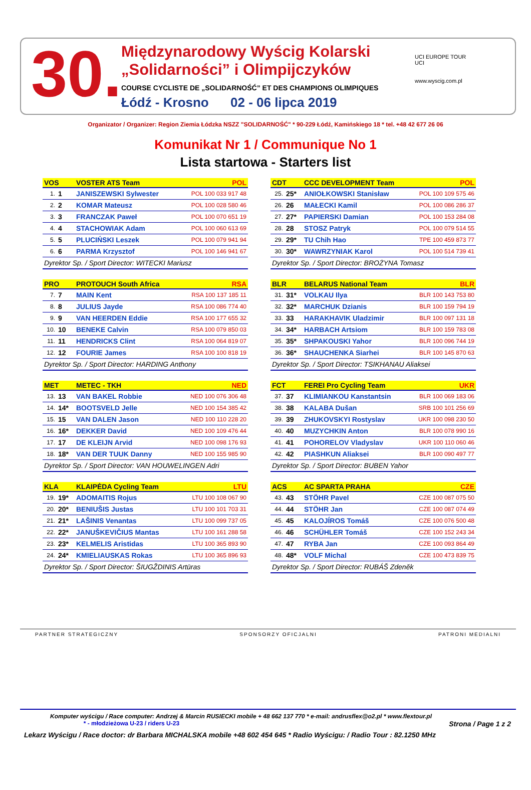30.
Międzynarodowy Wyścig Kolarski
„Solidarności” i Olimpijczyków
COURSE CYCLISTE DE „SOLIDARNOŚĆ” ET DES CHAMPIONS OLIMPIQUES
Łódź - Krosno 02 - 06 lipca 2019
UCI EUROPE TOUR
UCI
www.wyscig.com.pl
Organizator / Organizer: Region Ziemia Łódzka NSZZ "SOLIDARNOŚĆ" * 90-229 Łódź, Kamińskiego 18 * tel. +48 42 677 26 06
Komunikat Nr 1 / Communique No 1
Lista startowa - Starters list
| VOS | | VOSTER ATS Team | POL |
| --- | --- | --- | --- |
| 1. | 1 | JANISZEWSKI Sylwester | POL 100 033 917 48 |
| 2. | 2 | KOMAR Mateusz | POL 100 028 580 46 |
| 3. | 3 | FRANCZAK Paweł | POL 100 070 651 19 |
| 4. | 4 | STACHOWIAK Adam | POL 100 060 613 69 |
| 5. | 5 | PLUCIŃSKI Leszek | POL 100 079 941 94 |
| 6. | 6 | PARMA Krzysztof | POL 100 146 941 67 |
| Dyrektor Sp. / Sport Director: WITECKI Mariusz | | | |
| CDT | | CCC DEVELOPMENT Team | POL |
| --- | --- | --- | --- |
| 25. | 25* | ANIOŁKOWSKI Stanisław | POL 100 109 575 46 |
| 26. | 26 | MAŁECKI Kamil | POL 100 086 286 37 |
| 27. | 27* | PAPIERSKI Damian | POL 100 153 284 08 |
| 28. | 28 | STOSZ Patryk | POL 100 079 514 55 |
| 29. | 29* | TU Chih Hao | TPE 100 459 873 77 |
| 30. | 30* | WAWRZYNIAK Karol | POL 100 514 739 41 |
| Dyrektor Sp. / Sport Director: BROŻYNA Tomasz | | | |
| PRO | | PROTOUCH South Africa | RSA |
| --- | --- | --- | --- |
| 7. | 7 | MAIN Kent | RSA 100 137 185 11 |
| 8. | 8 | JULIUS Jayde | RSA 100 086 774 40 |
| 9. | 9 | VAN HEERDEN Eddie | RSA 100 177 655 32 |
| 10. | 10 | BENEKE Calvin | RSA 100 079 850 03 |
| 11. | 11 | HENDRICKS Clint | RSA 100 064 819 07 |
| 12. | 12 | FOURIE James | RSA 100 100 818 19 |
| Dyrektor Sp. / Sport Director: HARDING Anthony | | | |
| BLR | | BELARUS National Team | BLR |
| --- | --- | --- | --- |
| 31. | 31* | VOLKAU Ilya | BLR 100 143 753 80 |
| 32. | 32* | MARCHUK Dzianis | BLR 100 159 794 19 |
| 33. | 33 | HARAKHAVIK Uladzimir | BLR 100 097 131 18 |
| 34. | 34* | HARBACH Artsiom | BLR 100 159 783 08 |
| 35. | 35* | SHPAKOUSKI Yahor | BLR 100 096 744 19 |
| 36. | 36* | SHAUCHENKA Siarhei | BLR 100 145 870 63 |
| Dyrektor Sp. / Sport Director: TSIKHANAU Aliaksei | | | |
| MET | | METEC - TKH | NED |
| --- | --- | --- | --- |
| 13. | 13 | VAN BAKEL Robbie | NED 100 076 306 48 |
| 14. | 14* | BOOTSVELD Jelle | NED 100 154 385 42 |
| 15. | 15 | VAN DALEN Jason | NED 100 110 228 20 |
| 16. | 16* | DEKKER David | NED 100 109 476 44 |
| 17. | 17 | DE KLEIJN Arvid | NED 100 098 176 93 |
| 18. | 18* | VAN DER TUUK Danny | NED 100 155 985 90 |
| Dyrektor Sp. / Sport Director: VAN HOUWELINGEN Adri | | | |
| FCT | | FEREI Pro Cycling Team | UKR |
| --- | --- | --- | --- |
| 37. | 37 | KLIMIANKOU Kanstantsin | BLR 100 069 183 06 |
| 38. | 38 | KALABA Dušan | SRB 100 101 256 69 |
| 39. | 39 | ZHUKOVSKYI Rostyslav | UKR 100 098 230 50 |
| 40. | 40 | MUZYCHKIN Anton | BLR 100 078 990 16 |
| 41. | 41 | POHORELOV Vladyslav | UKR 100 110 060 46 |
| 42. | 42 | PIASHKUN Aliaksei | BLR 100 090 497 77 |
| Dyrektor Sp. / Sport Director: BUBEN Yahor | | | |
| KLA | | KLAIPĖDA Cycling Team | LTU |
| --- | --- | --- | --- |
| 19. | 19* | ADOMAITIS Rojus | LTU 100 108 067 90 |
| 20. | 20* | BENIUŠIS Justas | LTU 100 101 703 31 |
| 21. | 21* | LAŠINIS Venantas | LTU 100 099 737 05 |
| 22. | 22* | JANUŠKEVIČIUS Mantas | LTU 100 161 288 58 |
| 23. | 23* | KELMELIS Aristidas | LTU 100 365 893 90 |
| 24. | 24* | KMIELIAUSKAS Rokas | LTU 100 365 896 93 |
| Dyrektor Sp. / Sport Director: ŠIUGŽDINIS Artūras | | | |
| ACS | | AC SPARTA PRAHA | CZE |
| --- | --- | --- | --- |
| 43. | 43 | STÖHR Pavel | CZE 100 087 075 50 |
| 44. | 44 | STÖHR Jan | CZE 100 087 074 49 |
| 45. | 45 | KALOJÍROS Tomáš | CZE 100 076 500 48 |
| 46. | 46 | SCHÜHLER Tomáš | CZE 100 152 243 34 |
| 47. | 47 | RYBA Jan | CZE 100 093 864 49 |
| 48. | 48* | VOLF Michal | CZE 100 473 839 75 |
| Dyrektor Sp. / Sport Director: RUBÁŠ Zdeněk | | | |
PARTNER STRATEGICZNY SPONSORZY OFICJALNI PATRONI MEDIALNI
Komputer wyścigu / Race computer: Andrzej & Marcin RUSIECKI mobile + 48 662 137 770 * e-mail: andrusflex@o2.pl * www.flextour.pl
* - młodzieżowa U-23 / riders U-23 Strona / Page 1 z 2
Lekarz Wyścigu / Race doctor: dr Barbara MICHALSKA mobile +48 602 454 645 * Radio Wyścigu: / Radio Tour : 82.1250 MHz